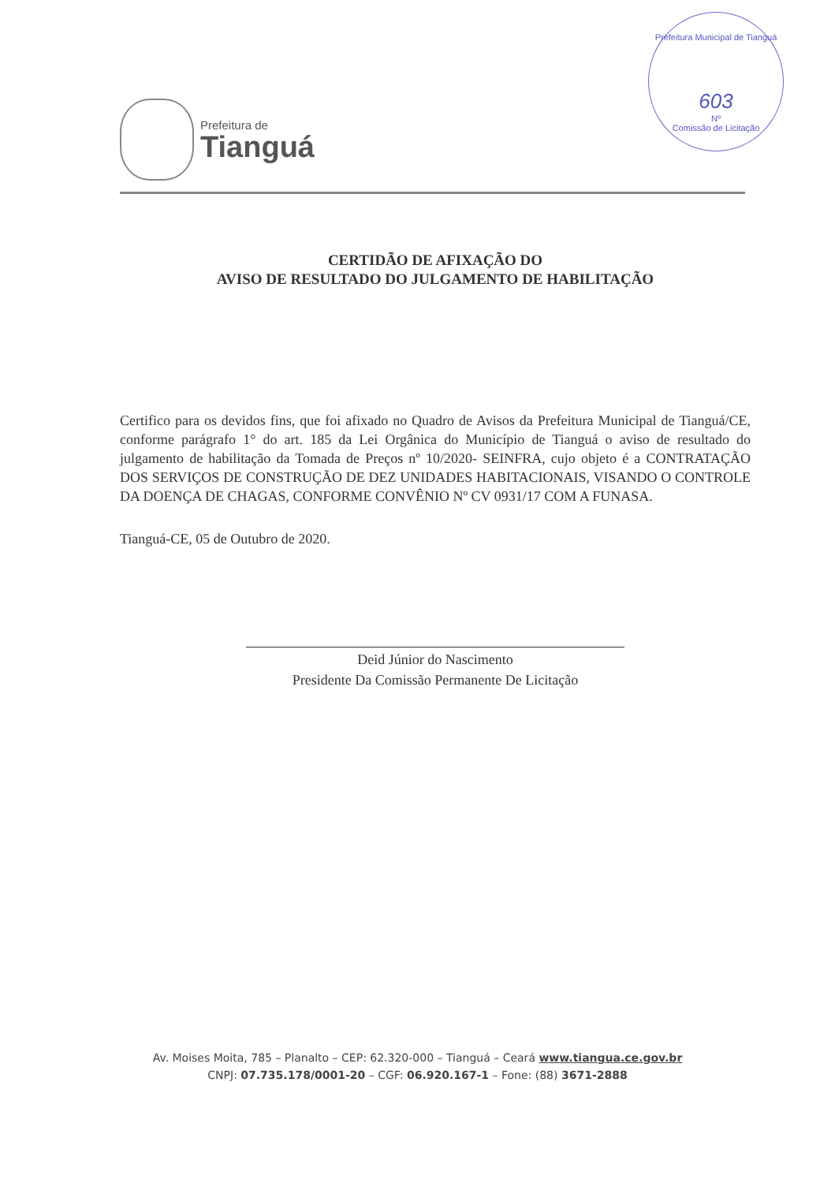Prefeitura de
Tianguá
Prefeitura Municipal de Tianguá
603
Nº
Comissão de Licitação
CERTIDÃO DE AFIXAÇÃO DO
AVISO DE RESULTADO DO JULGAMENTO DE HABILITAÇÃO
Certifico para os devidos fins, que foi afixado no Quadro de Avisos da Prefeitura Municipal de Tianguá/CE, conforme parágrafo 1° do art. 185 da Lei Orgânica do Município de Tianguá o aviso de resultado do julgamento de habilitação da Tomada de Preços nº 10/2020- SEINFRA, cujo objeto é a CONTRATAÇÃO DOS SERVIÇOS DE CONSTRUÇÃO DE DEZ UNIDADES HABITACIONAIS, VISANDO O CONTROLE DA DOENÇA DE CHAGAS, CONFORME CONVÊNIO Nº CV 0931/17 COM A FUNASA.
Tianguá-CE, 05 de Outubro de 2020.
Deid Júnior do Nascimento
Presidente Da Comissão Permanente De Licitação
Av. Moises Moita, 785 – Planalto – CEP: 62.320-000 – Tianguá – Ceará www.tiangua.ce.gov.br
CNPJ: 07.735.178/0001-20 – CGF: 06.920.167-1 – Fone: (88) 3671-2888